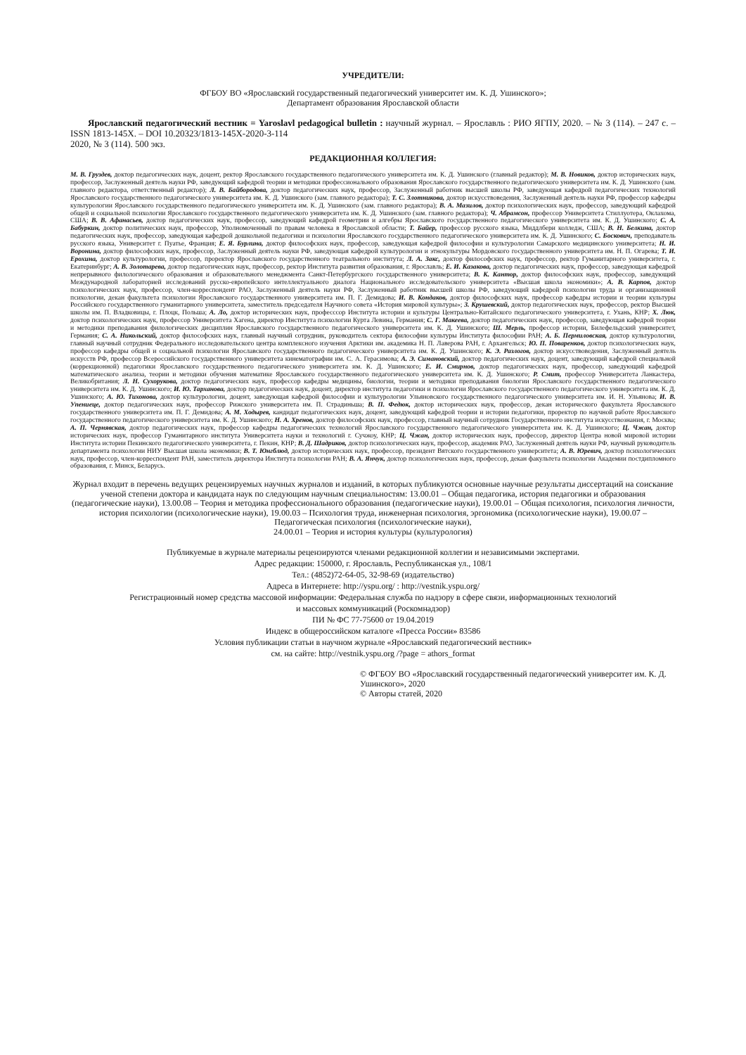УЧРЕДИТЕЛИ:
ФГБОУ ВО «Ярославский государственный педагогический университет им. К. Д. Ушинского»;
Департамент образования Ярославской области
Ярославский педагогический вестник = Yaroslavl pedagogical bulletin : научный журнал. – Ярославль : РИО ЯГПУ, 2020. – № 3 (114). – 247 с. – ISSN 1813-145X. – DOI 10.20323/1813-145X-2020-3-114
2020, № 3 (114). 500 экз.
РЕДАКЦИОННАЯ КОЛЛЕГИЯ:
М. В. Груздев, доктор педагогических наук, доцент, ректор Ярославского государственного педагогического университета им. К. Д. Ушинского (главный редактор); М. В. Новиков, доктор исторических наук, профессор, Заслуженный деятель науки РФ, заведующий кафедрой теории и методики профессионального образования Ярославского государственного педагогического университета им. К. Д. Ушинского (зам. главного редактора, ответственный редактор); Л. В. Байбородова, доктор педагогических наук, профессор, Заслуженный работник высшей школы РФ, заведующая кафедрой педагогических технологий Ярославского государственного педагогического университета им. К. Д. Ушинского (зам. главного редактора); Т. С. Злотникова, доктор искусствоведения, Заслуженный деятель науки РФ, профессор кафедры культурологии Ярославского государственного педагогического университета им. К. Д. Ушинского (зам. главного редактора); В. А. Мазилов, доктор психологических наук, профессор, заведующий кафедрой общей и социальной психологии Ярославского государственного педагогического университета им. К. Д. Ушинского (зам. главного редактора); Ч. Абрамсон, профессор Университета Стиллуотера, Оклахома, США; В. В. Афанасьев, доктор педагогических наук, профессор, заведующий кафедрой геометрии и алгебры Ярославского государственного педагогического университета им. К. Д. Ушинского; С. А. Бабуркин, доктор политических наук, профессор, Уполномоченный по правам человека в Ярославской области; Т. Байер, профессор русского языка, Миддлбери колледж, США; В. Н. Белкина, доктор педагогических наук, профессор, заведующая кафедрой дошкольной педагогики и психологии Ярославского государственного педагогического университета им. К. Д. Ушинского; С. Боскович, преподаватель русского языка, Университет г. Пуатье, Франция; Е. Я. Бурлина, доктор философских наук, профессор, заведующая кафедрой философии и культурологии Самарского медицинского университета; Н. И. Воронина, доктор философских наук, профессор, Заслуженный деятель науки РФ, заведующая кафедрой культурологии и этнокультуры Мордовского государственного университета им. Н. П. Огарева; Т. И. Ерохина, доктор культурологии, профессор, проректор Ярославского государственного театрального института; Л. А. Закс, доктор философских наук, профессор, ректор Гуманитарного университета, г. Екатеринбург; А. В. Золотарева, доктор педагогических наук, профессор, ректор Института развития образования, г. Ярославль; Е. И. Казакова, доктор педагогических наук, профессор, заведующая кафедрой непрерывного филологического образования и образовательного менеджмента Санкт-Петербургского государственного университета; В. К. Кантор, доктор философских наук, профессор, заведующий Международной лабораторией исследований русско-европейского интеллектуального диалога Национального исследовательского университета «Высшая школа экономики»; А. В. Карпов, доктор психологических наук, профессор, член-корреспондент РАО, Заслуженный деятель науки РФ, Заслуженный работник высшей школы РФ, заведующий кафедрой психологии труда и организационной психологии, декан факультета психологии Ярославского государственного университета им. П. Г. Демидова; И. В. Кондаков, доктор философских наук, профессор кафедры истории и теории культуры Российского государственного гуманитарного университета, заместитель председателя Научного совета «История мировой культуры»; З. Крушевский, доктор педагогических наук, профессор, ректор Высшей школы им. П. Владковицы, г. Плоцк, Польша; А. Ло, доктор исторических наук, професссор Института истории и культуры Центрально-Китайского педагогического университета, г. Ухань, КНР; Х. Люк, доктор психологических наук, профессор Университета Хагена, директор Института психологии Курта Левина, Германия; С. Г. Макеева, доктор педагогических наук, профессор, заведующая кафедрой теории и методики преподавания филологических дисциплин Ярославского государственного педагогического университета им. К. Д. Ушинского; Ш. Мерль, профессор истории, Билефельдский университет, Германия; С. А. Никольский, доктор философских наук, главный научный сотрудник, руководитель сектора философии культуры Института философии РАН; А. Б. Пермиловская, доктор культурологии, главный научный сотрудник Федерального исследовательского центра комплексного изучения Арктики им. академика Н. П. Лаверова РАН, г. Архангельск; Ю. П. Поваренков, доктор психологических наук, профессор кафедры общей и социальной психологии Ярославского государственного педагогического университета им. К. Д. Ушинского; К. Э. Разлогов, доктор искусствоведения, Заслуженный деятель искусств РФ, профессор Всероссийского государственного университета кинематографии им. С. А. Герасимова; А. Э. Симановский, доктор педагогических наук, доцент, заведующий кафедрой специальной (коррекционной) педагогики Ярославского государственного педагогического университета им. К. Д. Ушинского; Е. И. Смирнов, доктор педагогических наук, профессор, заведующий кафедрой математического анализа, теории и методики обучения математике Ярославского государственного педагогического университета им. К. Д. Ушинского; Р. Смит, профессор Университета Ланкастера, Великобритания; Л. Н. Сухорукова, доктор педагогических наук, профессор кафедры медицины, биологии, теории и методики преподавания биологии Ярославского государственного педагогического университета им. К. Д. Ушинского; И. Ю. Тарханова, доктор педагогических наук, доцент, директор института педагогики и психологии Ярославского государственного педагогического университета им. К. Д. Ушинского; А. Ю. Тихонова, доктор культурологии, доцент, заведующая кафедрой философии и культурологии Ульяновского государственного педагогического университета им. И. Н. Ульянова; И. В. Упениеце, доктор педагогических наук, профессор Рижского университета им. П. Страдиньша; В. П. Федюк, доктор исторических наук, профессор, декан исторического факультета Ярославского государственного университета им. П. Г. Демидова; А. М. Ходырев, кандидат педагогических наук, доцент, заведующий кафедрой теории и истории педагогики, проректор по научной работе Ярославского государственного педагогического университета им. К. Д. Ушинского; Н. А. Хренов, доктор философских наук, профессор, главный научный сотрудник Государственного института искусствознания, г. Москва; А. П. Чернявская, доктор педагогических наук, профессор кафедры педагогических технологий Ярославского государственного педагогического университета им. К. Д. Ушинского; Ц. Чжан, доктор исторических наук, профессор Гуманитарного института Университета науки и технологий г. Сучжоу, КНР; Ц. Чжан, доктор исторических наук, профессор, директор Центра новой мировой истории Института истории Пекинского педагогического университета, г. Пекин, КНР; В. Д. Шадриков, доктор психологических наук, профессор, академик РАО, Заслуженный деятель науки РФ, научный руководитель департамента психологии НИУ Высшая школа экономики; В. Т. Юнгблюд, доктор исторических наук, профессор, президент Вятского государственного университета; А. В. Юревич, доктор психологических наук, профессор, член-корреспондент РАН, заместитель директора Института психологии РАН; В. А. Янчук, доктор психологических наук, профессор, декан факультета психологии Академии постдипломного образования, г. Минск, Беларусь.
Журнал входит в перечень ведущих рецензируемых научных журналов и изданий, в которых публикуются основные научные результаты диссертаций на соискание ученой степени доктора и кандидата наук по следующим научным специальностям: 13.00.01 – Общая педагогика, история педагогики и образования (педагогические науки), 13.00.08 – Теория и методика профессионального образования (педагогические науки), 19.00.01 – Общая психология, психология личности, история психологии (психологические науки), 19.00.03 – Психология труда, инженерная психология, эргономика (психологические науки), 19.00.07 – Педагогическая психология (психологические науки),
24.00.01 – Теория и история культуры (культурология)
Публикуемые в журнале материалы рецензируются членами редакционной коллегии и независимыми экспертами.
Адрес редакции: 150000, г. Ярославль, Республиканская ул., 108/1
Тел.: (4852)72-64-05, 32-98-69 (издательство)
Адреса в Интернете: http://yspu.org/ : http://vestnik.yspu.org/
Регистрационный номер средства массовой информации: Федеральная служба по надзору в сфере связи, информационных технологий
и массовых коммуникаций (Роскомнадзор)
ПИ № ФС 77-75600 от 19.04.2019
Индекс в общероссийском каталоге «Пресса России» 83586
Условия публикации статьи в научном журнале «Ярославский педагогический вестник»
см. на сайте: http://vestnik.yspu.org /?page = athors_format
© ФГБОУ ВО «Ярославский государственный педагогический университет им. К. Д. Ушинского», 2020
© Авторы статей, 2020